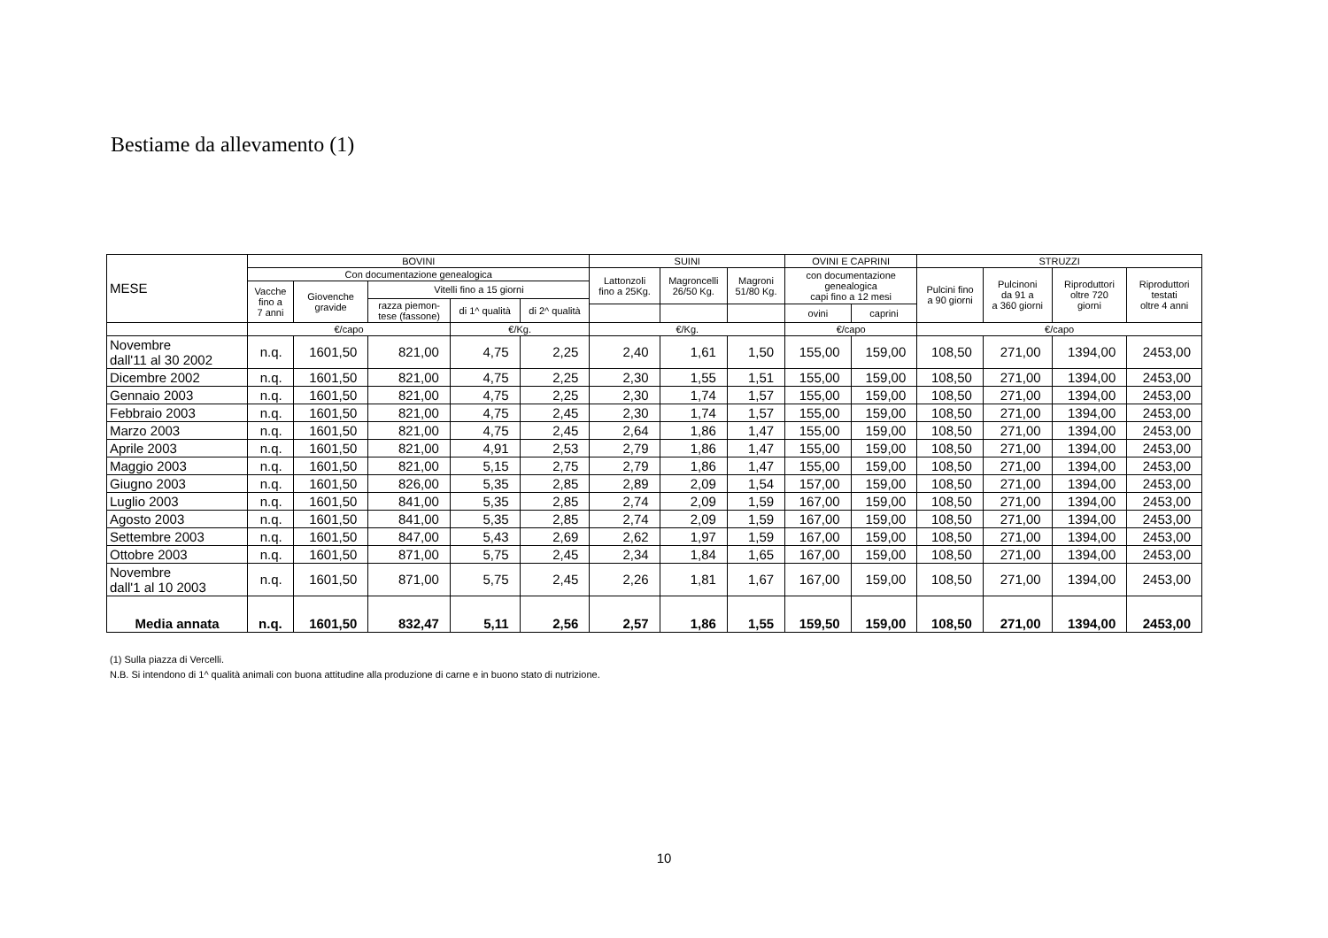Bestiame da allevamento (1)
| MESE | BOVINI | | | | | SUINI | | | OVINI E CAPRINI | | STRUZZI | | | |
| --- | --- | --- | --- | --- | --- | --- | --- | --- | --- | --- | --- | --- | --- | --- |
| | Con documentazione genealogica | | | | | Lattonzoli fino a 25Kg. | Magroncelli 26/50 Kg. | Magroni 51/80 Kg. | con documentazione genealogica capi fino a 12 mesi | | Pulcini fino a 90 giorni | Pulcinoni da 91 a a 360 giorni | Riproduttori oltre 720 giorni | Riproduttori testati oltre 4 anni |
| | Vacche fino a 7 anni | Giovenche gravide | Vitelli fino a 15 giorni | | | | | | | | | | | |
| | | | razza piemon- tese (fassone) | di 1^ qualità | di 2^ qualità | | | | | | | | | |
| | | | | | | | | | ovini | caprini | | | | |
| | €/capo | | | €/Kg. | | €/Kg. | | | €/capo | | €/capo | | | |
| Novembre dall'11 al 30 2002 | n.q. | 1601,50 | 821,00 | 4,75 | 2,25 | 2,40 | 1,61 | 1,50 | 155,00 | 159,00 | 108,50 | 271,00 | 1394,00 | 2453,00 |
| Dicembre 2002 | n.q. | 1601,50 | 821,00 | 4,75 | 2,25 | 2,30 | 1,55 | 1,51 | 155,00 | 159,00 | 108,50 | 271,00 | 1394,00 | 2453,00 |
| Gennaio 2003 | n.q. | 1601,50 | 821,00 | 4,75 | 2,25 | 2,30 | 1,74 | 1,57 | 155,00 | 159,00 | 108,50 | 271,00 | 1394,00 | 2453,00 |
| Febbraio 2003 | n.q. | 1601,50 | 821,00 | 4,75 | 2,45 | 2,30 | 1,74 | 1,57 | 155,00 | 159,00 | 108,50 | 271,00 | 1394,00 | 2453,00 |
| Marzo 2003 | n.q. | 1601,50 | 821,00 | 4,75 | 2,45 | 2,64 | 1,86 | 1,47 | 155,00 | 159,00 | 108,50 | 271,00 | 1394,00 | 2453,00 |
| Aprile 2003 | n.q. | 1601,50 | 821,00 | 4,91 | 2,53 | 2,79 | 1,86 | 1,47 | 155,00 | 159,00 | 108,50 | 271,00 | 1394,00 | 2453,00 |
| Maggio 2003 | n.q. | 1601,50 | 821,00 | 5,15 | 2,75 | 2,79 | 1,86 | 1,47 | 155,00 | 159,00 | 108,50 | 271,00 | 1394,00 | 2453,00 |
| Giugno 2003 | n.q. | 1601,50 | 826,00 | 5,35 | 2,85 | 2,89 | 2,09 | 1,54 | 157,00 | 159,00 | 108,50 | 271,00 | 1394,00 | 2453,00 |
| Luglio 2003 | n.q. | 1601,50 | 841,00 | 5,35 | 2,85 | 2,74 | 2,09 | 1,59 | 167,00 | 159,00 | 108,50 | 271,00 | 1394,00 | 2453,00 |
| Agosto 2003 | n.q. | 1601,50 | 841,00 | 5,35 | 2,85 | 2,74 | 2,09 | 1,59 | 167,00 | 159,00 | 108,50 | 271,00 | 1394,00 | 2453,00 |
| Settembre 2003 | n.q. | 1601,50 | 847,00 | 5,43 | 2,69 | 2,62 | 1,97 | 1,59 | 167,00 | 159,00 | 108,50 | 271,00 | 1394,00 | 2453,00 |
| Ottobre 2003 | n.q. | 1601,50 | 871,00 | 5,75 | 2,45 | 2,34 | 1,84 | 1,65 | 167,00 | 159,00 | 108,50 | 271,00 | 1394,00 | 2453,00 |
| Novembre dall'1 al 10 2003 | n.q. | 1601,50 | 871,00 | 5,75 | 2,45 | 2,26 | 1,81 | 1,67 | 167,00 | 159,00 | 108,50 | 271,00 | 1394,00 | 2453,00 |
| Media annata | n.q. | 1601,50 | 832,47 | 5,11 | 2,56 | 2,57 | 1,86 | 1,55 | 159,50 | 159,00 | 108,50 | 271,00 | 1394,00 | 2453,00 |
(1) Sulla piazza di Vercelli.
N.B. Si intendono di 1^ qualità animali con buona attitudine alla produzione di carne e in buono stato di nutrizione.
10